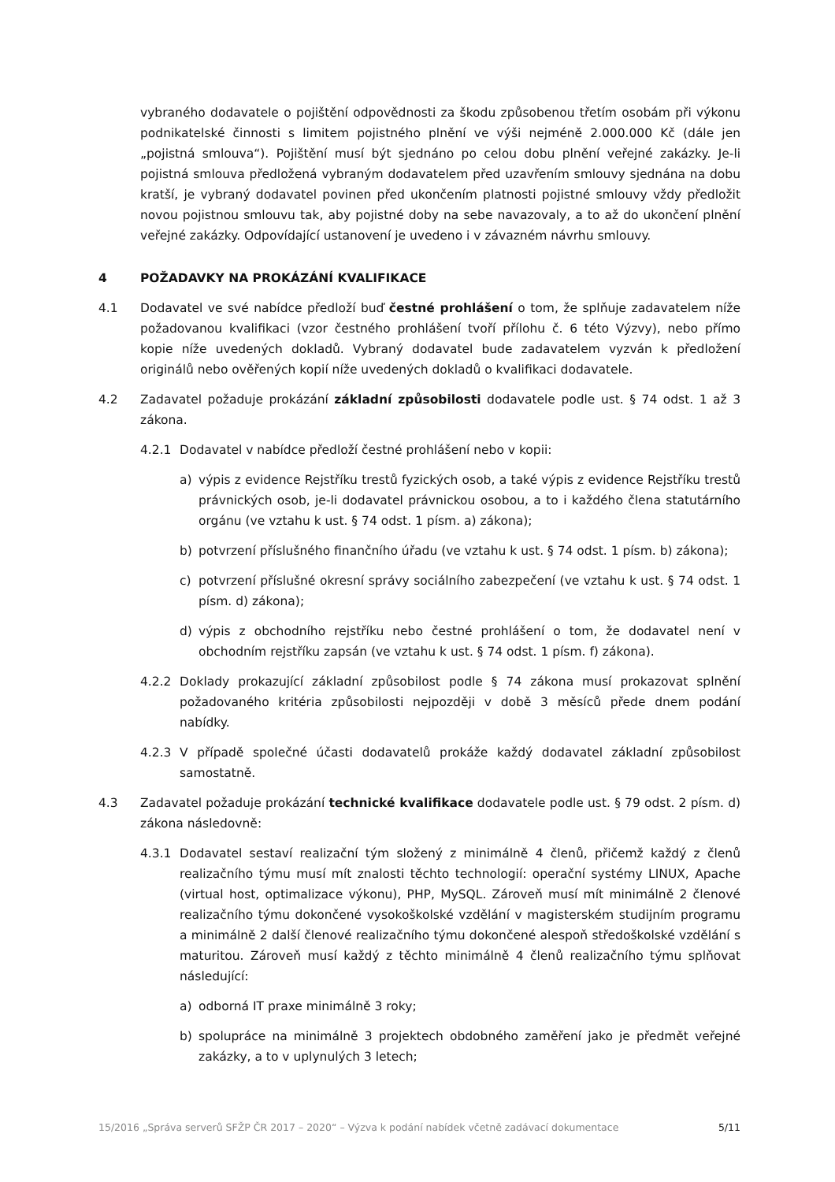vybraného dodavatele o pojištění odpovědnosti za škodu způsobenou třetím osobám při výkonu podnikatelské činnosti s limitem pojistného plnění ve výši nejméně 2.000.000 Kč (dále jen „pojistná smlouva“). Pojištění musí být sjednáno po celou dobu plnění veřejné zakázky. Je-li pojistná smlouva předložená vybraným dodavatelem před uzavřením smlouvy sjednána na dobu kratší, je vybraný dodavatel povinen před ukončením platnosti pojistné smlouvy vždy předložit novou pojistnou smlouvu tak, aby pojistné doby na sebe navazovaly, a to až do ukončení plnění veřejné zakázky. Odpovídající ustanovení je uvedeno i v závazném návrhu smlouvy.
4 POŽADAVKY NA PROKÁZÁNÍ KVALIFIKACE
4.1 Dodavatel ve své nabídce předloží buď čestné prohlášení o tom, že splňuje zadavatelem níže požadovanou kvalifikaci (vzor čestného prohlášení tvoří přílohu č. 6 této Výzvy), nebo přímo kopie níže uvedených dokladů. Vybraný dodavatel bude zadavatelem vyzván k předložení originálů nebo ověřených kopií níže uvedených dokladů o kvalifikaci dodavatele.
4.2 Zadavatel požaduje prokázání základní způsobilosti dodavatele podle ust. § 74 odst. 1 až 3 zákona.
4.2.1 Dodavatel v nabídce předloží čestné prohlášení nebo v kopii:
a) výpis z evidence Rejstříku trestů fyzických osob, a také výpis z evidence Rejstříku trestů právnických osob, je-li dodavatel právnickou osobou, a to i každého člena statutárního orgánu (ve vztahu k ust. § 74 odst. 1 písm. a) zákona);
b) potvrzení příslušného finančního úřadu (ve vztahu k ust. § 74 odst. 1 písm. b) zákona);
c) potvrzení příslušné okresní správy sociálního zabezpečení (ve vztahu k ust. § 74 odst. 1 písm. d) zákona);
d) výpis z obchodního rejstříku nebo čestné prohlášení o tom, že dodavatel není v obchodním rejstříku zapsán (ve vztahu k ust. § 74 odst. 1 písm. f) zákona).
4.2.2 Doklady prokazující základní způsobilost podle § 74 zákona musí prokazovat splnění požadovaného kritéria způsobilosti nejpozději v době 3 měsíců přede dnem podání nabídky.
4.2.3 V případě společné účasti dodavatelů prokáže každý dodavatel základní způsobilost samostatně.
4.3 Zadavatel požaduje prokázání technické kvalifikace dodavatele podle ust. § 79 odst. 2 písm. d) zákona následovně:
4.3.1 Dodavatel sestaví realizační tým složený z minimálně 4 členů, přičemž každý z členů realizačního týmu musí mít znalosti těchto technologií: operační systémy LINUX, Apache (virtual host, optimalizace výkonu), PHP, MySQL. Zároveň musí mít minimálně 2 členové realizačního týmu dokončené vysokoškolské vzdělání v magisterském studijním programu a minimálně 2 další členové realizačního týmu dokončené alespoň středoškolské vzdělání s maturitou. Zároveň musí každý z těchto minimálně 4 členů realizačního týmu splňovat následující:
a) odborná IT praxe minimálně 3 roky;
b) spolupráce na minimálně 3 projektech obdobného zaměření jako je předmět veřejné zakázky, a to v uplynulých 3 letech;
15/2016 „Správa serverů SFŽP ČR 2017 – 2020“ – Výzva k podání nabídek včetně zadávací dokumentace 5/11